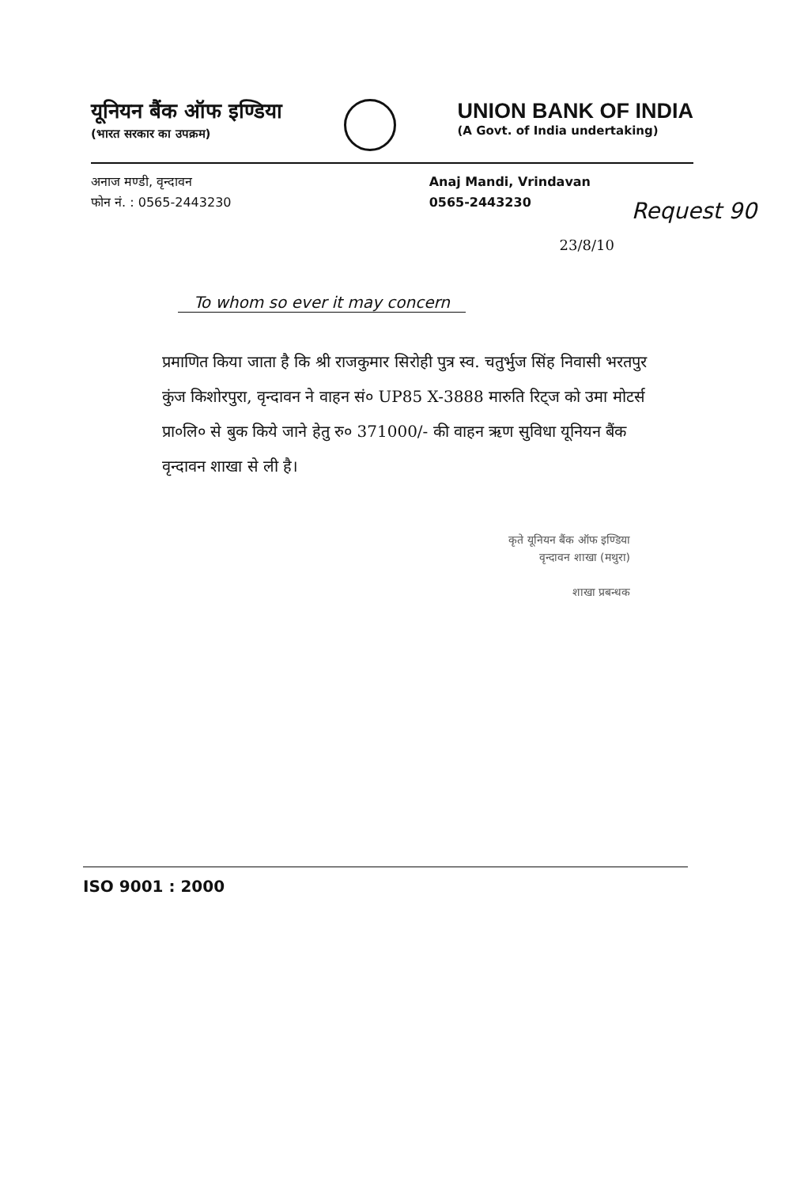यूनियन बैंक ऑफ इण्डिया
(भारत सरकार का उपक्रम)
UNION BANK OF INDIA
(A Govt. of India undertaking)
अनाज मण्डी, वृन्दावन
फोन नं. : 0565-2443230
Anaj Mandi, Vrindavan
0565-2443230
23/8/10
To whom so ever it may concern
प्रमाणित किया जाता है कि श्री राजकुमार सिरोही पुत्र स्व. चतुर्भुज सिंह निवासी भरतपुर कुंज किशोरपुरा, वृन्दावन ने वाहन सं० UP85 X-3888 मारुति रिट्ज को उमा मोटर्स प्रा०लि० से बुक किये जाने हेतु रु० 371000/- की वाहन ऋण सुविधा यूनियन बैंक वृन्दावन शाखा से ली है।
कृते यूनियन बैंक ऑफ इण्डिया
वृन्दावन शाखा (मथुरा)
शाखा प्रबन्धक
Request 90
ISO 9001 : 2000